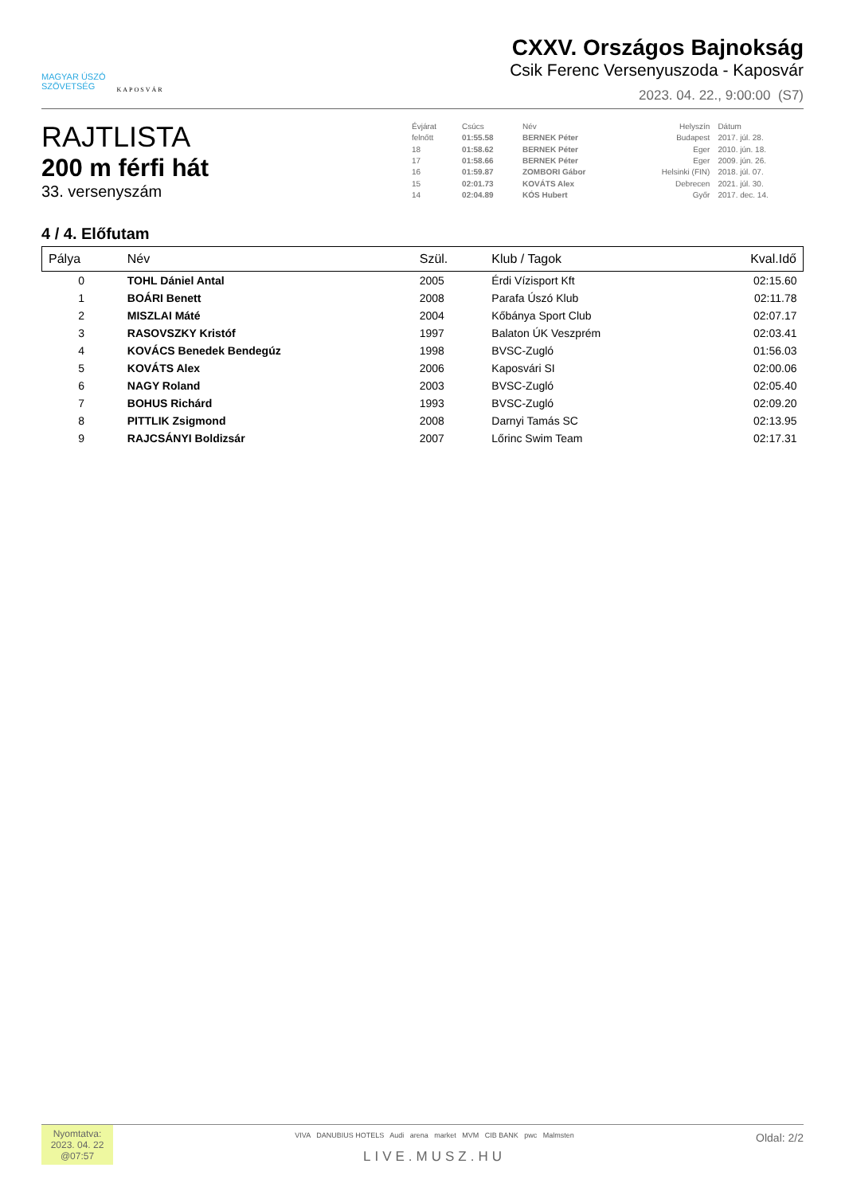MAGYAR ÚSZÓ
SZÖVETSÉG
KAPOSVÁR
CXXV. Országos Bajnokság
Csik Ferenc Versenyuszoda - Kaposvár
2023. 04. 22., 9:00:00 (S7)
RAJTLISTA
200 m férfi hát
33. versenyszám
| Évjárat | Csúcs | Név | Helyszín | Dátum |
| felnőtt | 01:55.58 | BERNEK Péter | Budapest | 2017. júl. 28. |
| 18 | 01:58.62 | BERNEK Péter | Eger | 2010. jún. 18. |
| 17 | 01:58.66 | BERNEK Péter | Eger | 2009. jún. 26. |
| 16 | 01:59.87 | ZOMBORI Gábor | Helsinki (FIN) | 2018. júl. 07. |
| 15 | 02:01.73 | KOVÁTS Alex | Debrecen | 2021. júl. 30. |
| 14 | 02:04.89 | KÓS Hubert | Győr | 2017. dec. 14. |
4 / 4. Előfutam
| Pálya | Név | Szül. | Klub / Tagok | Kval.Idő |
| --- | --- | --- | --- | --- |
| 0 | TOHL Dániel Antal | 2005 | Érdi Vízisport Kft | 02:15.60 |
| 1 | BOÁRI Benett | 2008 | Parafa Úszó Klub | 02:11.78 |
| 2 | MISZLAI Máté | 2004 | Kőbánya Sport Club | 02:07.17 |
| 3 | RASOVSZKY Kristóf | 1997 | Balaton ÚK Veszprém | 02:03.41 |
| 4 | KOVÁCS Benedek Bendegúz | 1998 | BVSC-Zugló | 01:56.03 |
| 5 | KOVÁTS Alex | 2006 | Kaposvári SI | 02:00.06 |
| 6 | NAGY Roland | 2003 | BVSC-Zugló | 02:05.40 |
| 7 | BOHUS Richárd | 1993 | BVSC-Zugló | 02:09.20 |
| 8 | PITTLIK Zsigmond | 2008 | Darnyi Tamás SC | 02:13.95 |
| 9 | RAJCSÁNYI Boldizsár | 2007 | Lőrinc Swim Team | 02:17.31 |
Nyomtatva:
2023. 04. 22
@07:57
VIVA DANUBIUS HOTELS Audi arena market MVM CIB BANK pwc Malmsten
LIVE.MUSZ.HU
Oldal: 2/2